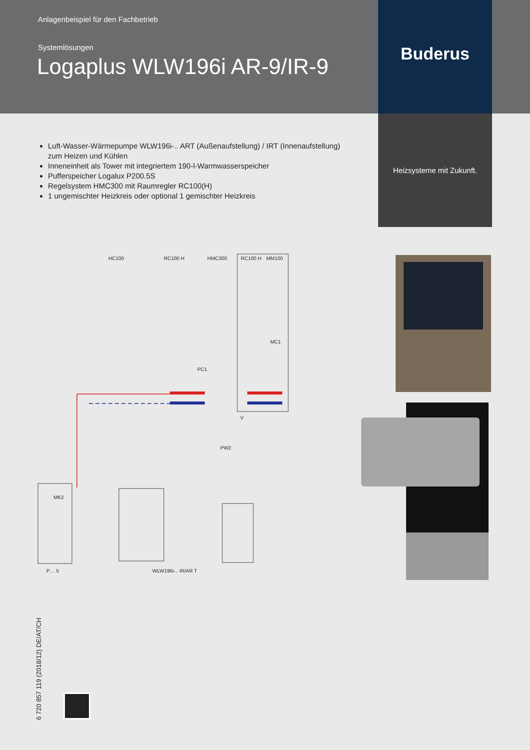Anlagenbeispiel für den Fachbetrieb
Systemlösungen
Logaplus WLW196i AR-9/IR-9
Buderus
Heizsysteme mit Zukunft.
Luft-Wasser-Wärmepumpe WLW196i-.. ART (Außenaufstellung) / IRT (Innenaufstellung) zum Heizen und Kühlen
Inneneinheit als Tower mit integriertem 190-l-Warmwasserspeicher
Pufferspeicher Logalux P200.5S
Regelsystem HMC300 mit Raumregler RC100(H)
1 ungemischter Heizkreis oder optional 1 gemischter Heizkreis
HC100
RC100 H
HMC300
RC100 H
MM100
V
P… 5
WLW196i-.. IR/AR T
PC1
MC1
PW2
MK2
6 720 857 119 (2018/12) DE/AT/CH